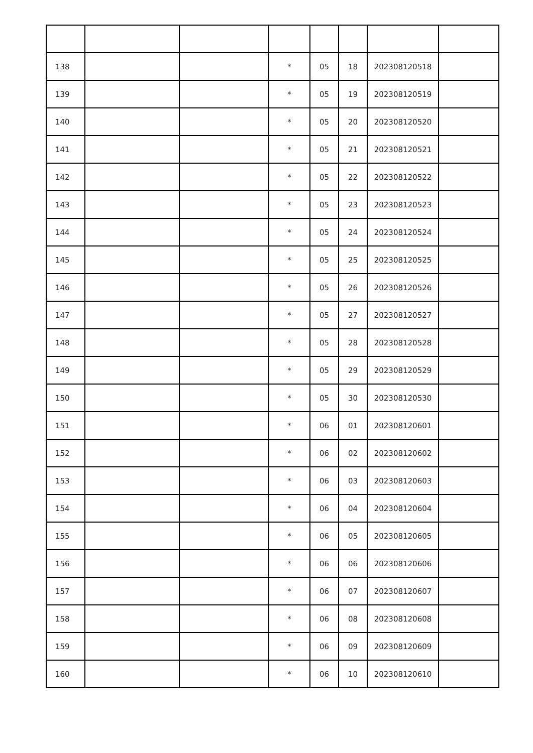| 138 | | | * | 05 | 18 | 202308120518 | |
| 139 | | | * | 05 | 19 | 202308120519 | |
| 140 | | | * | 05 | 20 | 202308120520 | |
| 141 | | | * | 05 | 21 | 202308120521 | |
| 142 | | | * | 05 | 22 | 202308120522 | |
| 143 | | | * | 05 | 23 | 202308120523 | |
| 144 | | | * | 05 | 24 | 202308120524 | |
| 145 | | | * | 05 | 25 | 202308120525 | |
| 146 | | | * | 05 | 26 | 202308120526 | |
| 147 | | | * | 05 | 27 | 202308120527 | |
| 148 | | | * | 05 | 28 | 202308120528 | |
| 149 | | | * | 05 | 29 | 202308120529 | |
| 150 | | | * | 05 | 30 | 202308120530 | |
| 151 | | | * | 06 | 01 | 202308120601 | |
| 152 | | | * | 06 | 02 | 202308120602 | |
| 153 | | | * | 06 | 03 | 202308120603 | |
| 154 | | | * | 06 | 04 | 202308120604 | |
| 155 | | | * | 06 | 05 | 202308120605 | |
| 156 | | | * | 06 | 06 | 202308120606 | |
| 157 | | | * | 06 | 07 | 202308120607 | |
| 158 | | | * | 06 | 08 | 202308120608 | |
| 159 | | | * | 06 | 09 | 202308120609 | |
| 160 | | | * | 06 | 10 | 202308120610 | |